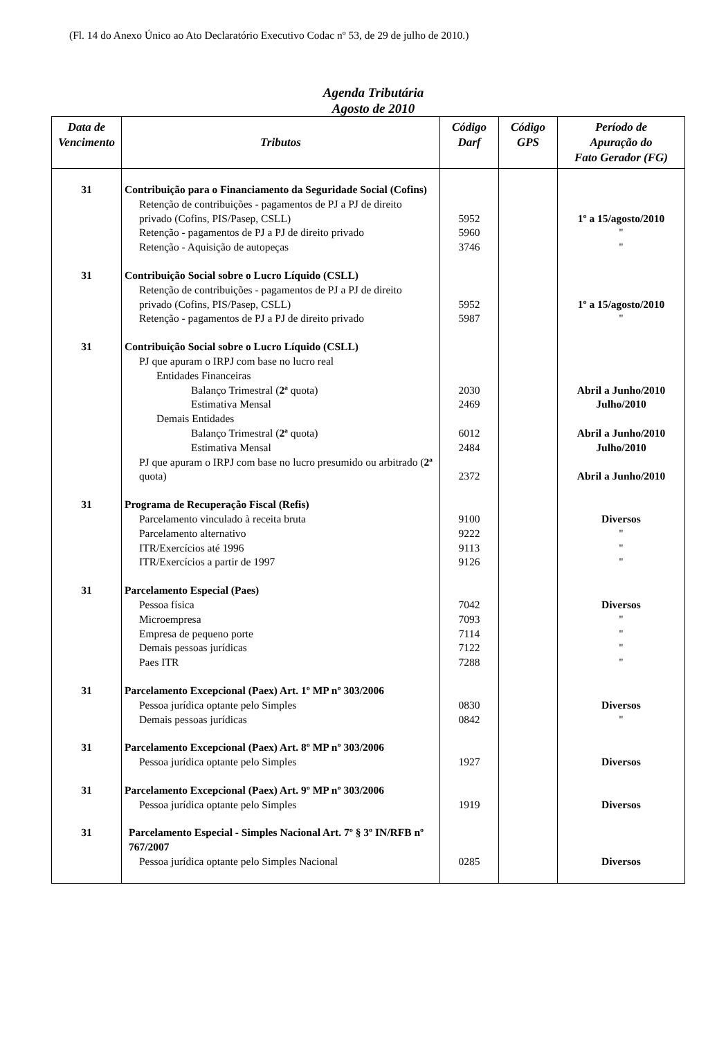(Fl. 14 do Anexo Único ao Ato Declaratório Executivo Codac nº 53, de 29 de julho de 2010.)
Agenda Tributária
Agosto de 2010
| Data de Vencimento | Tributos | Código Darf | Código GPS | Período de Apuração do Fato Gerador (FG) |
| --- | --- | --- | --- | --- |
| 31 | Contribuição para o Financiamento da Seguridade Social (Cofins) | | | |
| | Retenção de contribuições - pagamentos de PJ a PJ de direito privado (Cofins, PIS/Pasep, CSLL) | 5952 | | 1º a 15/agosto/2010 |
| | Retenção - pagamentos de PJ a PJ de direito privado | 5960 | | " |
| | Retenção - Aquisição de autopeças | 3746 | | " |
| 31 | Contribuição Social sobre o Lucro Líquido (CSLL) | | | |
| | Retenção de contribuições - pagamentos de PJ a PJ de direito privado (Cofins, PIS/Pasep, CSLL) | 5952 | | 1º a 15/agosto/2010 |
| | Retenção - pagamentos de PJ a PJ de direito privado | 5987 | | " |
| 31 | Contribuição Social sobre o Lucro Líquido (CSLL) | | | |
| | PJ que apuram o IRPJ com base no lucro real | | | |
| | Entidades Financeiras | | | |
| | Balanço Trimestral ( 2ª quota) | 2030 | | Abril a Junho/2010 |
| | Estimativa Mensal | 2469 | | Julho/2010 |
| | Demais Entidades | | | |
| | Balanço Trimestral ( 2ª quota) | 6012 | | Abril a Junho/2010 |
| | Estimativa Mensal | 2484 | | Julho/2010 |
| | PJ que apuram o IRPJ com base no lucro presumido ou arbitrado ( 2ª quota) | 2372 | | Abril a Junho/2010 |
| 31 | Programa de Recuperação Fiscal (Refis) | | | |
| | Parcelamento vinculado à receita bruta | 9100 | | Diversos |
| | Parcelamento alternativo | 9222 | | " |
| | ITR/Exercícios até 1996 | 9113 | | " |
| | ITR/Exercícios a partir de 1997 | 9126 | | " |
| 31 | Parcelamento Especial (Paes) | | | |
| | Pessoa física | 7042 | | Diversos |
| | Microempresa | 7093 | | " |
| | Empresa de pequeno porte | 7114 | | " |
| | Demais pessoas jurídicas | 7122 | | " |
| | Paes ITR | 7288 | | " |
| 31 | Parcelamento Excepcional (Paex) Art. 1º MP nº 303/2006 | | | |
| | Pessoa jurídica optante pelo Simples | 0830 | | Diversos |
| | Demais pessoas jurídicas | 0842 | | " |
| 31 | Parcelamento Excepcional (Paex) Art. 8º MP nº 303/2006 | | | |
| | Pessoa jurídica optante pelo Simples | 1927 | | Diversos |
| 31 | Parcelamento Excepcional (Paex) Art. 9º MP nº 303/2006 | | | |
| | Pessoa jurídica optante pelo Simples | 1919 | | Diversos |
| 31 | Parcelamento Especial - Simples Nacional Art. 7º § 3º IN/RFB nº 767/2007 | | | |
| | Pessoa jurídica optante pelo Simples Nacional | 0285 | | Diversos |